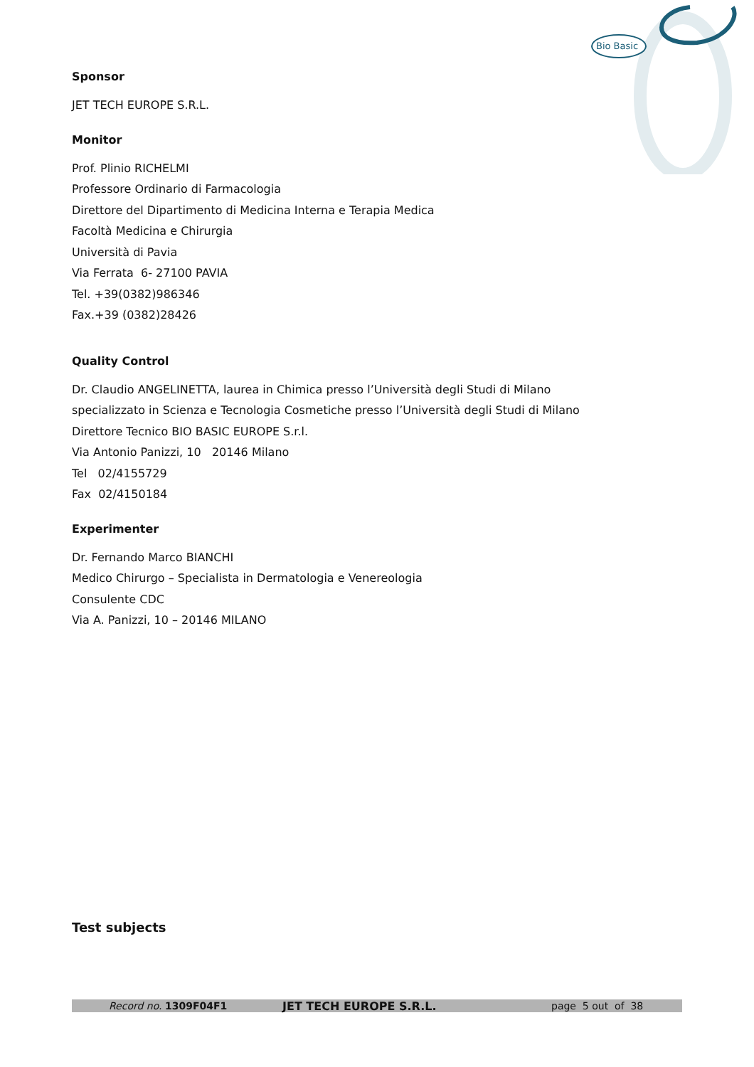Bio Basic
Sponsor
JET TECH EUROPE S.R.L.
Monitor
Prof. Plinio RICHELMI
Professore Ordinario di Farmacologia
Direttore del Dipartimento di Medicina Interna e Terapia Medica
Facoltà Medicina e Chirurgia
Università di Pavia
Via Ferrata 6- 27100 PAVIA
Tel. +39(0382)986346
Fax.+39 (0382)28426
Quality Control
Dr. Claudio ANGELINETTA, laurea in Chimica presso l’Università degli Studi di Milano
specializzato in Scienza e Tecnologia Cosmetiche presso l’Università degli Studi di Milano
Direttore Tecnico BIO BASIC EUROPE S.r.l.
Via Antonio Panizzi, 10 20146 Milano
Tel 02/4155729
Fax 02/4150184
Experimenter
Dr. Fernando Marco BIANCHI
Medico Chirurgo – Specialista in Dermatologia e Venereologia
Consulente CDC
Via A. Panizzi, 10 – 20146 MILANO
Test subjects
Record no. 1309F04F1 JET TECH EUROPE S.R.L. page 5 out of 38